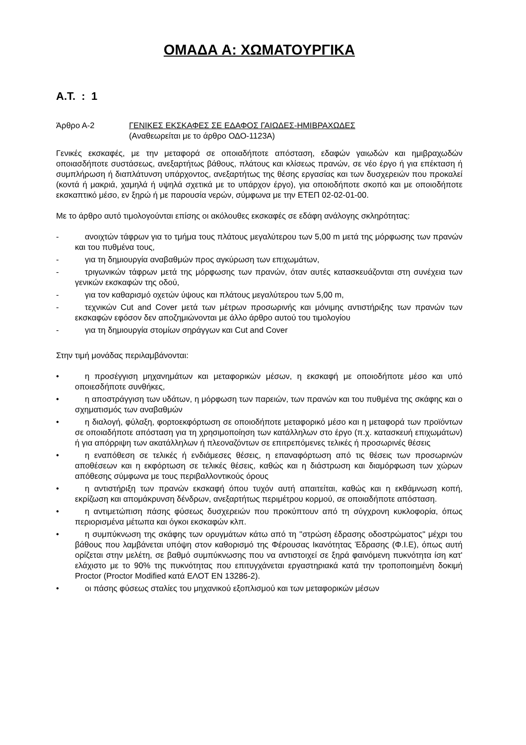ΟΜΑΔΑ Α: ΧΩΜΑΤΟΥΡΓΙΚΑ
Α.Τ. : 1
Άρθρο Α-2 ΓΕΝΙΚΕΣ ΕΚΣΚΑΦΕΣ ΣΕ ΕΔΑΦΟΣ ΓΑΙΩΔΕΣ-ΗΜΙΒΡΑΧΩΔΕΣ
(Αναθεωρείται με το άρθρο ΟΔΟ-1123Α)
Γενικές εκσκαφές, με την μεταφορά σε οποιαδήποτε απόσταση, εδαφών γαιωδών και ημιβραχωδών οποιασδήποτε συστάσεως, ανεξαρτήτως βάθους, πλάτους και κλίσεως πρανών, σε νέο έργο ή για επέκταση ή συμπλήρωση ή διαπλάτυνση υπάρχοντος, ανεξαρτήτως της θέσης εργασίας και των δυσχερειών που προκαλεί (κοντά ή μακριά, χαμηλά ή υψηλά σχετικά με το υπάρχον έργο), για οποιοδήποτε σκοπό και με οποιοδήποτε εκσκαπτικό μέσο, εν ξηρώ ή με παρουσία νερών, σύμφωνα με την ΕΤΕΠ 02-02-01-00.
Με το άρθρο αυτό τιμολογούνται επίσης οι ακόλουθες εκσκαφές σε εδάφη ανάλογης σκληρότητας:
- ανοιχτών τάφρων για το τμήμα τους πλάτους μεγαλύτερου των 5,00 m μετά της μόρφωσης των πρανών και του πυθμένα τους,
- για τη δημιουργία αναβαθμών προς αγκύρωση των επιχωμάτων,
- τριγωνικών τάφρων μετά της μόρφωσης των πρανών, όταν αυτές κατασκευάζονται στη συνέχεια των γενικών εκσκαφών της οδού,
- για τον καθαρισμό οχετών ύψους και πλάτους μεγαλύτερου των 5,00 m,
- τεχνικών Cut and Cover μετά των μέτρων προσωρινής και μόνιμης αντιστήριξης των πρανών των εκσκαφών εφόσον δεν αποζημιώνονται με άλλο άρθρο αυτού του τιμολογίου
- για τη δημιουργία στομίων σηράγγων και Cut and Cover
Στην τιμή μονάδας περιλαμβάνονται:
• η προσέγγιση μηχανημάτων και μεταφορικών μέσων, η εκσκαφή με οποιοδήποτε μέσο και υπό οποιεσδήποτε συνθήκες,
• η αποστράγγιση των υδάτων, η μόρφωση των παρειών, των πρανών και του πυθμένα της σκάφης και ο σχηματισμός των αναβαθμών
• η διαλογή, φύλαξη, φορτοεκφόρτωση σε οποιοδήποτε μεταφορικό μέσο και η μεταφορά των προϊόντων σε οποιαδήποτε απόσταση για τη χρησιμοποίηση των κατάλληλων στο έργο (π.χ. κατασκευή επιχωμάτων) ή για απόρριψη των ακατάλληλων ή πλεοναζόντων σε επιτρεπόμενες τελικές ή προσωρινές θέσεις
• η εναπόθεση σε τελικές ή ενδιάμεσες θέσεις, η επαναφόρτωση από τις θέσεις των προσωρινών αποθέσεων και η εκφόρτωση σε τελικές θέσεις, καθώς και η διάστρωση και διαμόρφωση των χώρων απόθεσης σύμφωνα με τους περιβαλλοντικούς όρους
• η αντιστήριξη των πρανών εκσκαφή όπου τυχόν αυτή απαιτείται, καθώς και η εκθάμνωση κοπή, εκρίζωση και απομάκρυνση δένδρων, ανεξαρτήτως περιμέτρου κορμού, σε οποιαδήποτε απόσταση.
• η αντιμετώπιση πάσης φύσεως δυσχερειών που προκύπτουν από τη σύγχρονη κυκλοφορία, όπως περιορισμένα μέτωπα και όγκοι εκσκαφών κλπ.
• η συμπύκνωση της σκάφης των ορυγμάτων κάτω από τη "στρώση έδρασης οδοστρώματος" μέχρι του βάθους που λαμβάνεται υπόψη στον καθορισμό της Φέρουσας Ικανότητας Έδρασης (Φ.Ι.Ε), όπως αυτή ορίζεται στην μελέτη, σε βαθμό συμπύκνωσης που να αντιστοιχεί σε ξηρά φαινόμενη πυκνότητα ίση κατ' ελάχιστο με το 90% της πυκνότητας που επιτυγχάνεται εργαστηριακά κατά την τροποποιημένη δοκιμή Proctor (Proctor Modified κατά ΕΛΟΤ ΕΝ 13286-2).
• οι πάσης φύσεως σταλίες του μηχανικού εξοπλισμού και των μεταφορικών μέσων